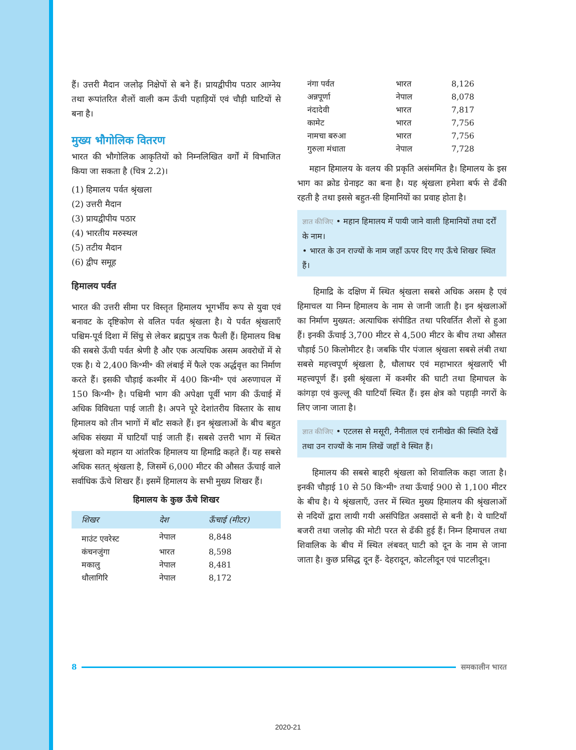हैं। उत्तरी मैदान जलोढ़ निक्षेपों से बने हैं। प्रायद्वीपीय पठार आग्नेय तथा रूपांतरित शैलों वाली कम ऊँची पहाड़ियों एवं चौड़ी घाटियों से बना है।
मुख्य भौगोलिक वितरण
भारत की भौगोलिक आकृतियों को निम्नलिखित वर्गों में विभाजित किया जा सकता है (चित्र 2.2)।
(1) हिमालय पर्वत श्रृंखला
(2) उत्तरी मैदान
(3) प्रायद्वीपीय पठार
(4) भारतीय मरुस्थल
(5) तटीय मैदान
(6) द्वीप समूह
हिमालय पर्वत
भारत की उत्तरी सीमा पर विस्तृत हिमालय भूगर्भीय रूप से युवा एवं बनावट के दृष्टिकोण से वलित पर्वत श्रृंखला है। ये पर्वत श्रृंखलाएँ पश्चिम-पूर्व दिशा में सिंधु से लेकर ब्रह्मपुत्र तक फैली हैं। हिमालय विश्व की सबसे ऊँची पर्वत श्रेणी है और एक अत्यधिक असम अवरोधों में से एक है। ये 2,400 कि॰मी॰ की लंबाई में फैले एक अर्द्धवृत्त का निर्माण करते हैं। इसकी चौड़ाई कश्मीर में 400 कि॰मी॰ एवं अरुणाचल में 150 कि॰मी॰ है। पश्चिमी भाग की अपेक्षा पूर्वी भाग की ऊँचाई में अधिक विविधता पाई जाती है। अपने पूरे देशांतरीय विस्तार के साथ हिमालय को तीन भागों में बाँट सकते हैं। इन श्रृंखलाओं के बीच बहुत अधिक संख्या में घाटियाँ पाई जाती हैं। सबसे उत्तरी भाग में स्थित श्रृंखला को महान या आंतरिक हिमालय या हिमाद्रि कहते हैं। यह सबसे अधिक सतत् श्रृंखला है, जिसमें 6,000 मीटर की औसत ऊँचाई वाले सर्वाधिक ऊँचे शिखर हैं। इसमें हिमालय के सभी मुख्य शिखर हैं।
हिमालय के कुछ ऊँचे शिखर
| शिखर | देश | ऊँचाई (मीटर) |
| --- | --- | --- |
| माउंट एवरेस्ट | नेपाल | 8,848 |
| कंचनजुंगा | भारत | 8,598 |
| मकालु | नेपाल | 8,481 |
| धौलागिरि | नेपाल | 8,172 |
| नंगा पर्वत | भारत | 8,126 |
| अन्नपूर्णा | नेपाल | 8,078 |
| नंदादेवी | भारत | 7,817 |
| कामेट | भारत | 7,756 |
| नामचा बरुआ | भारत | 7,756 |
| गुरुला मंधाता | नेपाल | 7,728 |
महान हिमालय के वलय की प्रकृति असंममित है। हिमालय के इस भाग का क्रोड ग्रेनाइट का बना है। यह श्रृंखला हमेशा बर्फ से ढँकी रहती है तथा इससे बहुत-सी हिमानियों का प्रवाह होता है।
ज्ञात कीजिए • महान हिमालय में पायी जाने वाली हिमानियों तथा दर्रों के नाम।
• भारत के उन राज्यों के नाम जहाँ ऊपर दिए गए ऊँचे शिखर स्थित हैं।
हिमाद्रि के दक्षिण में स्थित श्रृंखला सबसे अधिक असम है एवं हिमाचल या निम्न हिमालय के नाम से जानी जाती है। इन श्रृंखलाओं का निर्माण मुख्यत: अत्याधिक संपीडित तथा परिवर्तित शैलों से हुआ हैं। इनकी ऊँचाई 3,700 मीटर से 4,500 मीटर के बीच तथा औसत चौड़ाई 50 किलोमीटर है। जबकि पीर पंजाल श्रृंखला सबसे लंबी तथा सबसे महत्त्वपूर्ण श्रृंखला है, धौलाधर एवं महाभारत श्रृंखलाएँ भी महत्त्वपूर्ण हैं। इसी श्रृंखला में कश्मीर की घाटी तथा हिमाचल के कांगड़ा एवं कुल्लू की घाटियाँ स्थित हैं। इस क्षेत्र को पहाड़ी नगरों के लिए जाना जाता है।
ज्ञात कीजिए • एटलस से मसूरी, नैनीताल एवं रानीखेत की स्थिति देखें तथा उन राज्यों के नाम लिखें जहाँ वे स्थित हैं।
हिमालय की सबसे बाहरी श्रृंखला को शिवालिक कहा जाता है। इनकी चौड़ाई 10 से 50 कि॰मी॰ तथा ऊँचाई 900 से 1,100 मीटर के बीच है। ये श्रृंखलाएँ, उत्तर में स्थित मुख्य हिमालय की श्रृंखलाओं से नदियों द्वारा लायी गयी असंपिडित अवसादों से बनी है। ये घाटियाँ बजरी तथा जलोढ़ की मोटी परत से ढँकी हुई हैं। निम्न हिमाचल तथा शिवालिक के बीच में स्थित लंबवत् घाटी को दून के नाम से जाना जाता है। कुछ प्रसिद्ध दून हैं- देहरादून, कोटलीदून एवं पाटलीदून।
8 समकालीन भारत
2020-21